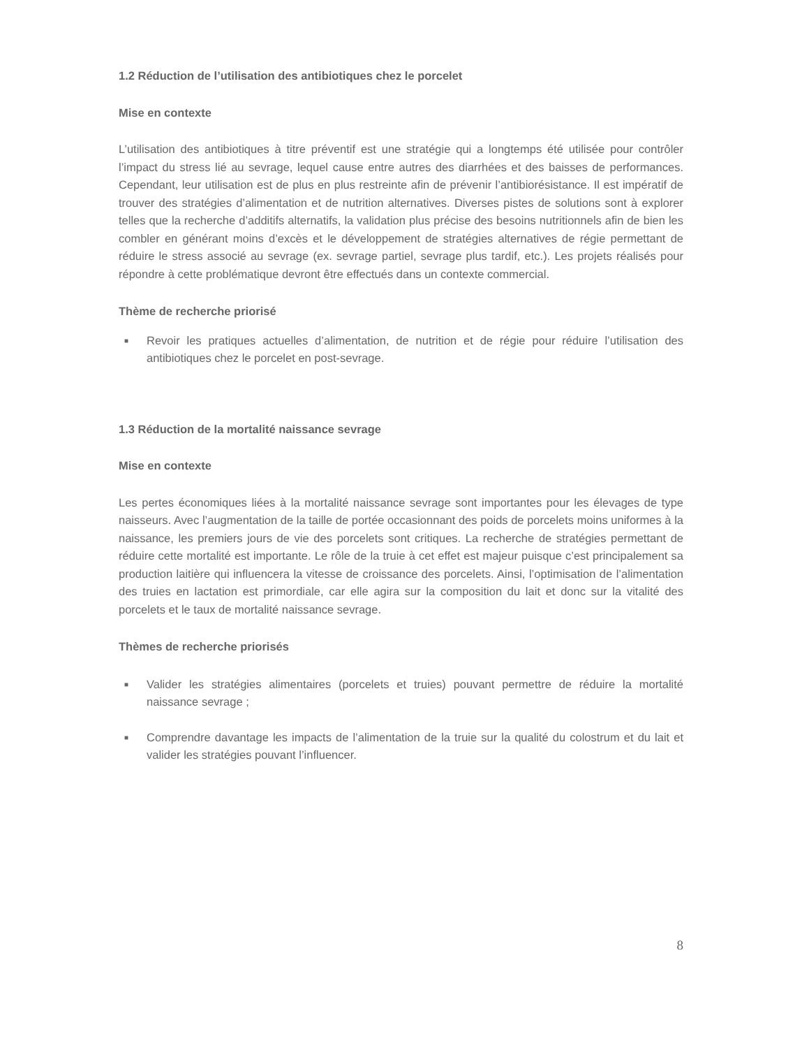1.2 Réduction de l’utilisation des antibiotiques chez le porcelet
Mise en contexte
L’utilisation des antibiotiques à titre préventif est une stratégie qui a longtemps été utilisée pour contrôler l’impact du stress lié au sevrage, lequel cause entre autres des diarrhées et des baisses de performances. Cependant, leur utilisation est de plus en plus restreinte afin de prévenir l’antibiorésistance. Il est impératif de trouver des stratégies d’alimentation et de nutrition alternatives. Diverses pistes de solutions sont à explorer telles que la recherche d’additifs alternatifs, la validation plus précise des besoins nutritionnels afin de bien les combler en générant moins d’excès et le développement de stratégies alternatives de régie permettant de réduire le stress associé au sevrage (ex. sevrage partiel, sevrage plus tardif, etc.). Les projets réalisés pour répondre à cette problématique devront être effectués dans un contexte commercial.
Thème de recherche priorisé
■ Revoir les pratiques actuelles d’alimentation, de nutrition et de régie pour réduire l’utilisation des antibiotiques chez le porcelet en post-sevrage.
1.3 Réduction de la mortalité naissance sevrage
Mise en contexte
Les pertes économiques liées à la mortalité naissance sevrage sont importantes pour les élevages de type naisseurs. Avec l’augmentation de la taille de portée occasionnant des poids de porcelets moins uniformes à la naissance, les premiers jours de vie des porcelets sont critiques. La recherche de stratégies permettant de réduire cette mortalité est importante. Le rôle de la truie à cet effet est majeur puisque c’est principalement sa production laitière qui influencera la vitesse de croissance des porcelets. Ainsi, l’optimisation de l’alimentation des truies en lactation est primordiale, car elle agira sur la composition du lait et donc sur la vitalité des porcelets et le taux de mortalité naissance sevrage.
Thèmes de recherche priorisés
■ Valider les stratégies alimentaires (porcelets et truies) pouvant permettre de réduire la mortalité naissance sevrage ;
■ Comprendre davantage les impacts de l’alimentation de la truie sur la qualité du colostrum et du lait et valider les stratégies pouvant l’influencer.
8